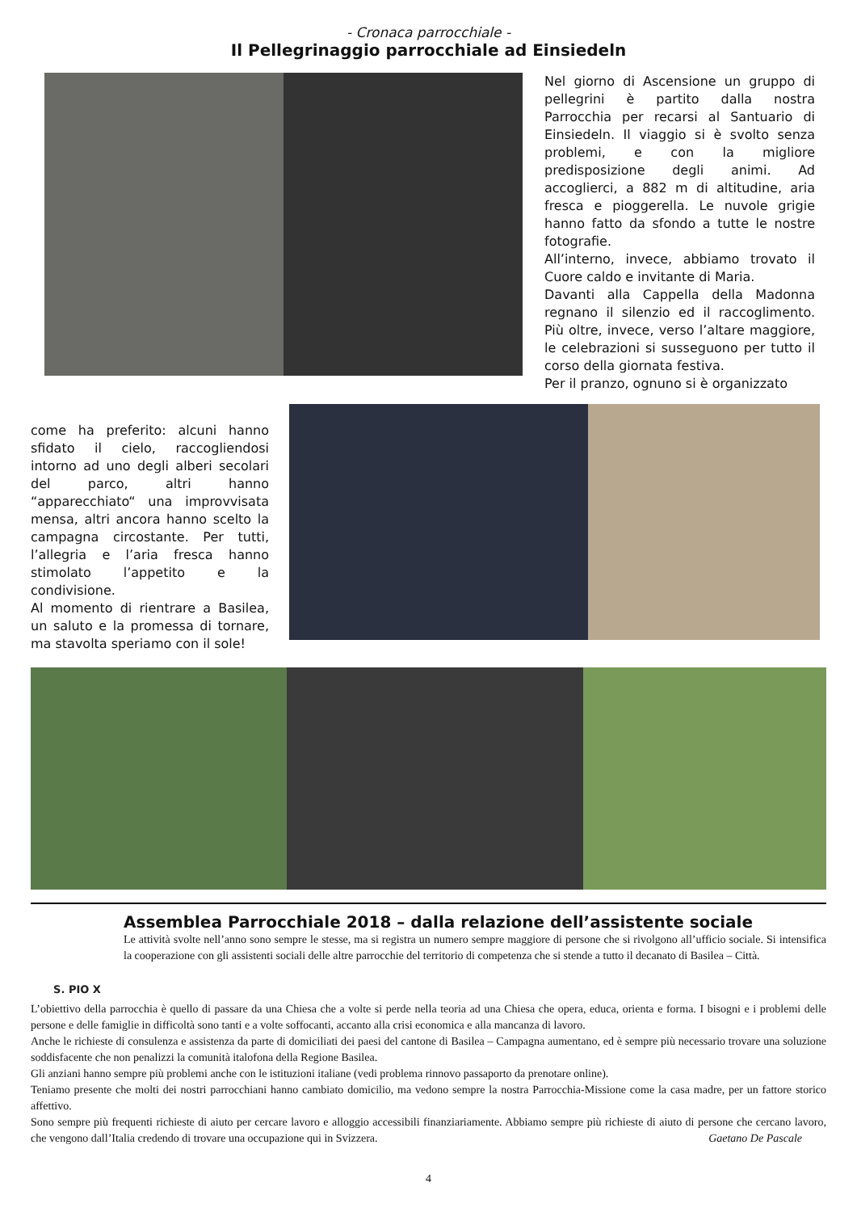- Cronaca parrocchiale -
Il Pellegrinaggio parrocchiale ad Einsiedeln
Nel giorno di Ascensione un gruppo di pellegrini è partito dalla nostra Parrocchia per recarsi al Santuario di Einsiedeln. Il viaggio si è svolto senza problemi, e con la migliore predisposizione degli animi. Ad accoglierci, a 882 m di altitudine, aria fresca e pioggerella. Le nuvole grigie hanno fatto da sfondo a tutte le nostre fotografie.
All’interno, invece, abbiamo trovato il Cuore caldo e invitante di Maria.
Davanti alla Cappella della Madonna regnano il silenzio ed il raccoglimento. Più oltre, invece, verso l’altare maggiore, le celebrazioni si susseguono per tutto il corso della giornata festiva.
Per il pranzo, ognuno si è organizzato
come ha preferito: alcuni hanno sfidato il cielo, raccogliendosi intorno ad uno degli alberi secolari del parco, altri hanno “apparecchiato“ una improvvisata mensa, altri ancora hanno scelto la campagna circostante. Per tutti, l’allegria e l’aria fresca hanno stimolato l’appetito e la condivisione.
Al momento di rientrare a Basilea, un saluto e la promessa di tornare, ma stavolta speriamo con il sole!
S. PIO X
Assemblea Parrocchiale 2018 – dalla relazione dell’assistente sociale
Le attività svolte nell’anno sono sempre le stesse, ma si registra un numero sempre maggiore di persone che si rivolgono all’ufficio sociale. Si intensifica la cooperazione con gli assistenti sociali delle altre parrocchie del territorio di competenza che si stende a tutto il decanato di Basilea – Città.
L’obiettivo della parrocchia è quello di passare da una Chiesa che a volte si perde nella teoria ad una Chiesa che opera, educa, orienta e forma. I bisogni e i problemi delle persone e delle famiglie in difficoltà sono tanti e a volte soffocanti, accanto alla crisi economica e alla mancanza di lavoro.
Anche le richieste di consulenza e assistenza da parte di domiciliati dei paesi del cantone di Basilea – Campagna aumentano, ed è sempre più necessario trovare una soluzione soddisfacente che non penalizzi la comunità italofona della Regione Basilea.
Gli anziani hanno sempre più problemi anche con le istituzioni italiane (vedi problema rinnovo passaporto da prenotare online).
Teniamo presente che molti dei nostri parrocchiani hanno cambiato domicilio, ma vedono sempre la nostra Parrocchia-Missione come la casa madre, per un fattore storico affettivo.
Sono sempre più frequenti richieste di aiuto per cercare lavoro e alloggio accessibili finanziariamente. Abbiamo sempre più richieste di aiuto di persone che cercano lavoro, che vengono dall’Italia credendo di trovare una occupazione qui in Svizzera. Gaetano De Pascale
4